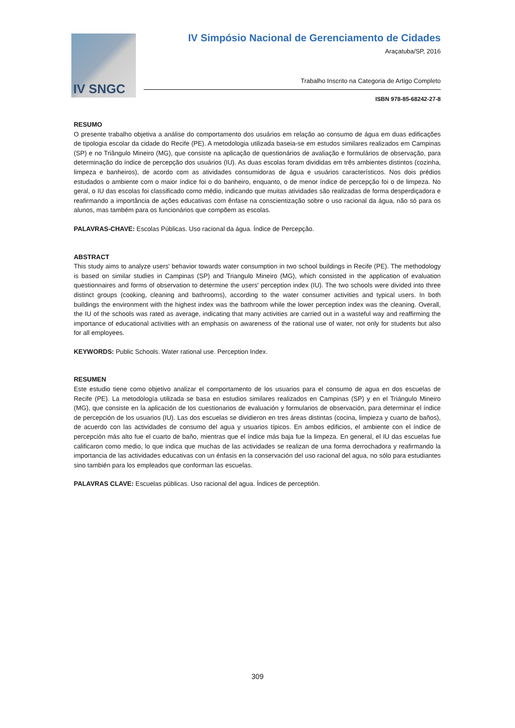IV SNGC
IV Simpósio Nacional de Gerenciamento de Cidades
Araçatuba/SP, 2016
Trabalho Inscrito na Categoria de Artigo Completo
ISBN 978-85-68242-27-8
RESUMO
O presente trabalho objetiva a análise do comportamento dos usuários em relação ao consumo de água em duas edificações de tipologia escolar da cidade do Recife (PE). A metodologia utilizada baseia-se em estudos similares realizados em Campinas (SP) e no Triângulo Mineiro (MG), que consiste na aplicação de questionários de avaliação e formulários de observação, para determinação do índice de percepção dos usuários (IU). As duas escolas foram divididas em três ambientes distintos (cozinha, limpeza e banheiros), de acordo com as atividades consumidoras de água e usuários característicos. Nos dois prédios estudados o ambiente com o maior índice foi o do banheiro, enquanto, o de menor índice de percepção foi o de limpeza. No geral, o IU das escolas foi classificado como médio, indicando que muitas atividades são realizadas de forma desperdiçadora e reafirmando a importância de ações educativas com ênfase na conscientização sobre o uso racional da água, não só para os alunos, mas também para os funcionários que compõem as escolas.
PALAVRAS-CHAVE: Escolas Públicas. Uso racional da água. Índice de Percepção.
ABSTRACT
This study aims to analyze users' behavior towards water consumption in two school buildings in Recife (PE). The methodology is based on similar studies in Campinas (SP) and Triangulo Mineiro (MG), which consisted in the application of evaluation questionnaires and forms of observation to determine the users' perception index (IU). The two schools were divided into three distinct groups (cooking, cleaning and bathrooms), according to the water consumer activities and typical users. In both buildings the environment with the highest index was the bathroom while the lower perception index was the cleaning. Overall, the IU of the schools was rated as average, indicating that many activities are carried out in a wasteful way and reaffirming the importance of educational activities with an emphasis on awareness of the rational use of water, not only for students but also for all employees.
KEYWORDS: Public Schools. Water rational use. Perception Index.
RESUMEN
Este estudio tiene como objetivo analizar el comportamento de los usuarios para el consumo de agua en dos escuelas de Recife (PE). La metodología utilizada se basa en estudios similares realizados en Campinas (SP) y en el Triángulo Mineiro (MG), que consiste en la aplicación de los cuestionarios de evaluación y formularios de observación, para determinar el índice de percepción de los usuarios (IU). Las dos escuelas se dividieron en tres áreas distintas (cocina, limpieza y cuarto de baños), de acuerdo con las actividades de consumo del agua y usuarios típicos. En ambos edificios, el ambiente con el índice de percepción más alto fue el cuarto de baño, mientras que el índice más baja fue la limpeza. En general, el IU das escuelas fue calificaron como medio, lo que indica que muchas de las actividades se realizan de una forma derrochadora y reafirmando la importancia de las actividades educativas con un énfasis en la conservación del uso racional del agua, no sólo para estudiantes sino también para los empleados que conforman las escuelas.
PALAVRAS CLAVE: Escuelas públicas. Uso racional del agua. Índices de perceptión.
309